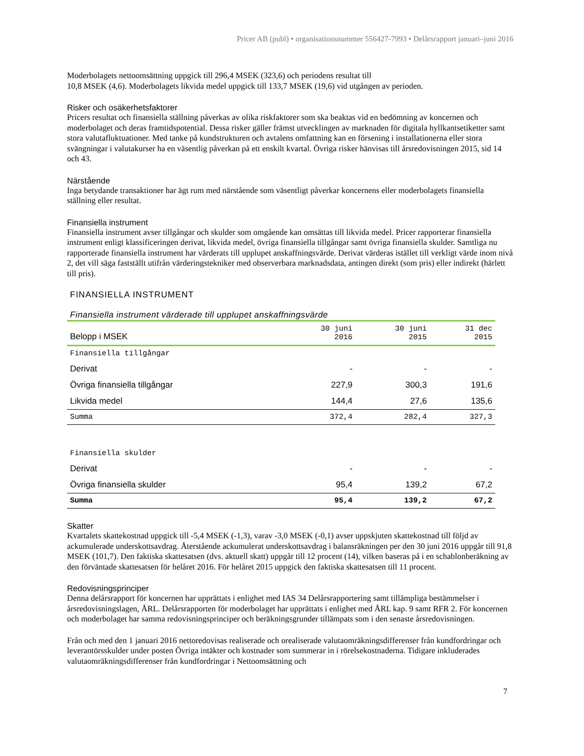Pricer AB (publ) • organisationsnummer 556427-7993 • Delårsrapport januari–juni 2016
Moderbolagets nettoomsättning uppgick till 296,4 MSEK (323,6) och periodens resultat till
10,8 MSEK (4,6). Moderbolagets likvida medel uppgick till 133,7 MSEK (19,6) vid utgången av perioden.
Risker och osäkerhetsfaktorer
Pricers resultat och finansiella ställning påverkas av olika riskfaktorer som ska beaktas vid en bedömning av koncernen och moderbolaget och deras framtidspotential. Dessa risker gäller främst utvecklingen av marknaden för digitala hyllkantsetiketter samt stora valutafluktuationer. Med tanke på kundstrukturen och avtalens omfattning kan en försening i installationerna eller stora svängningar i valutakurser ha en väsentlig påverkan på ett enskilt kvartal. Övriga risker hänvisas till årsredovisningen 2015, sid 14 och 43.
Närstående
Inga betydande transaktioner har ägt rum med närstående som väsentligt påverkar koncernens eller moderbolagets finansiella ställning eller resultat.
Finansiella instrument
Finansiella instrument avser tillgångar och skulder som omgående kan omsättas till likvida medel. Pricer rapporterar finansiella instrument enligt klassificeringen derivat, likvida medel, övriga finansiella tillgångar samt övriga finansiella skulder. Samtliga nu rapporterade finansiella instrument har värderats till upplupet anskaffningsvärde. Derivat värderas istället till verkligt värde inom nivå 2, det vill säga fastställt utifrån värderingstekniker med observerbara marknadsdata, antingen direkt (som pris) eller indirekt (härlett till pris).
FINANSIELLA INSTRUMENT
Finansiella instrument värderade till upplupet anskaffningsvärde
| Belopp i MSEK | 30 juni 2016 | 30 juni 2015 | 31 dec 2015 |
| --- | --- | --- | --- |
| Finansiella tillgångar | | | |
| Derivat | - | - | - |
| Övriga finansiella tillgångar | 227,9 | 300,3 | 191,6 |
| Likvida medel | 144,4 | 27,6 | 135,6 |
| Summa | 372,4 | 282,4 | 327,3 |
| Finansiella skulder | | | |
| Derivat | - | - | - |
| Övriga finansiella skulder | 95,4 | 139,2 | 67,2 |
| Summa | 95,4 | 139,2 | 67,2 |
Skatter
Kvartalets skattekostnad uppgick till -5,4 MSEK (-1,3), varav -3,0 MSEK (-0,1) avser uppskjuten skattekostnad till följd av ackumulerade underskottsavdrag. Återstående ackumulerat underskottsavdrag i balansräkningen per den 30 juni 2016 uppgår till 91,8 MSEK (101,7). Den faktiska skattesatsen (dvs. aktuell skatt) uppgår till 12 procent (14), vilken baseras på i en schablonberäkning av den förväntade skattesatsen för helåret 2016. För helåret 2015 uppgick den faktiska skattesatsen till 11 procent.
Redovisningsprinciper
Denna delårsrapport för koncernen har upprättats i enlighet med IAS 34 Delårsrapportering samt tillämpliga bestämmelser i årsredovisningslagen, ÅRL. Delårsrapporten för moderbolaget har upprättats i enlighet med ÅRL kap. 9 samt RFR 2. För koncernen och moderbolaget har samma redovisningsprinciper och beräkningsgrunder tillämpats som i den senaste årsredovisningen.
Från och med den 1 januari 2016 nettoredovisas realiserade och orealiserade valutaomräkningsdifferenser från kundfordringar och leverantörsskulder under posten Övriga intäkter och kostnader som summerar in i rörelsekostnaderna. Tidigare inkluderades valutaomräkningsdifferenser från kundfordringar i Nettoomsättning och
7